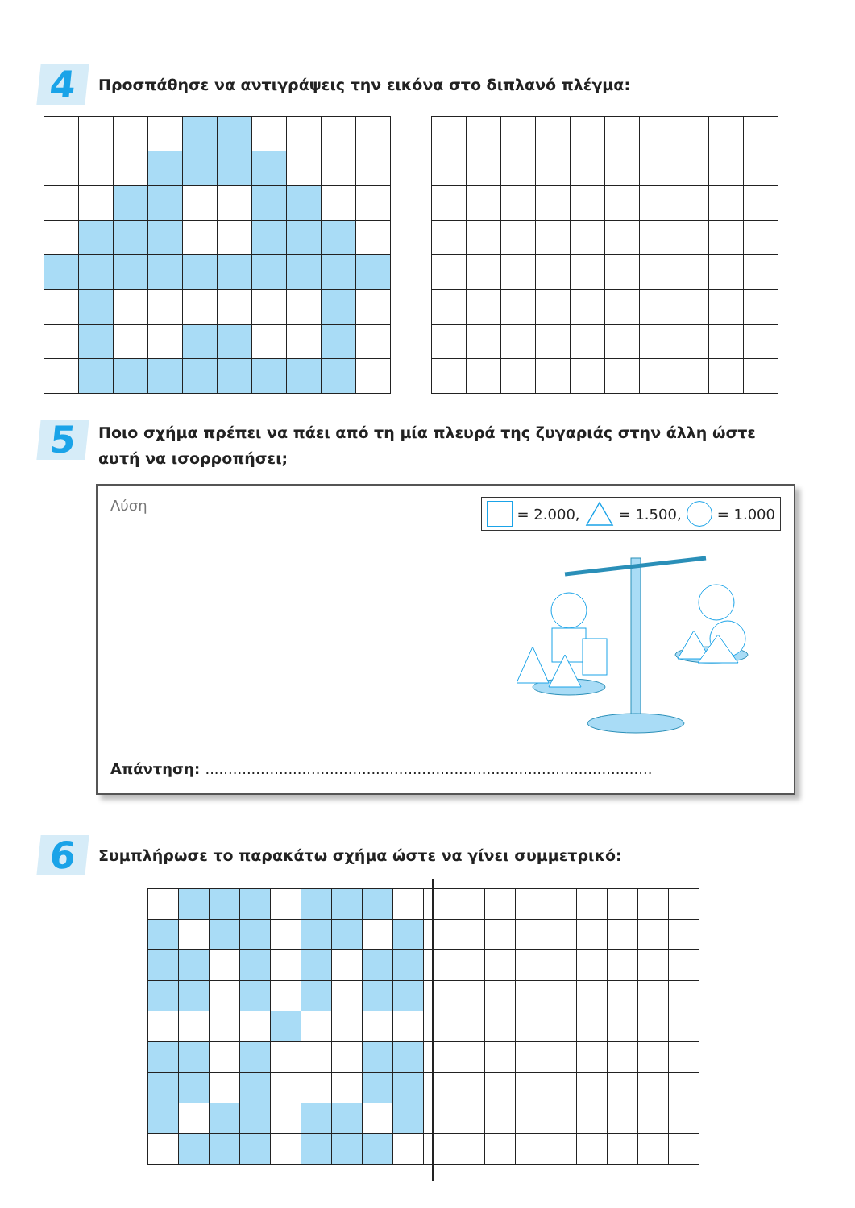4
Προσπάθησε να αντιγράψεις την εικόνα στο διπλανό πλέγμα:
5
Ποιο σχήμα πρέπει να πάει από τη μία πλευρά της ζυγαριάς στην άλλη ώστε αυτή να ισορροπήσει;
Λύση = 2.000, = 1.500, = 1.000
Απάντηση: .................................................................................................
6
Συμπλήρωσε το παρακάτω σχήμα ώστε να γίνει συμμετρικό: